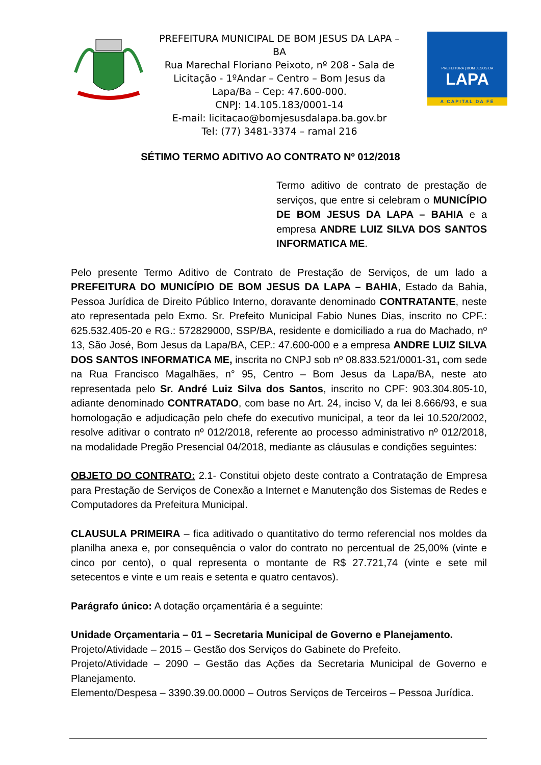PREFEITURA MUNICIPAL DE BOM JESUS DA LAPA – BA
Rua Marechal Floriano Peixoto, nº 208 - Sala de Licitação - 1ºAndar – Centro – Bom Jesus da Lapa/Ba – Cep: 47.600-000.
CNPJ: 14.105.183/0001-14
E-mail: licitacao@bomjesusdalapa.ba.gov.br
Tel: (77) 3481-3374 – ramal 216
PREFEITURA | BOM JESUS DA
LAPA
A CAPITAL DA FÉ
SÉTIMO TERMO ADITIVO AO CONTRATO Nº 012/2018
Termo aditivo de contrato de prestação de serviços, que entre si celebram o MUNICÍPIO DE BOM JESUS DA LAPA – BAHIA e a empresa ANDRE LUIZ SILVA DOS SANTOS INFORMATICA ME.
Pelo presente Termo Aditivo de Contrato de Prestação de Serviços, de um lado a PREFEITURA DO MUNICÍPIO DE BOM JESUS DA LAPA – BAHIA, Estado da Bahia, Pessoa Jurídica de Direito Público Interno, doravante denominado CONTRATANTE, neste ato representada pelo Exmo. Sr. Prefeito Municipal Fabio Nunes Dias, inscrito no CPF.: 625.532.405-20 e RG.: 572829000, SSP/BA, residente e domiciliado a rua do Machado, nº 13, São José, Bom Jesus da Lapa/BA, CEP.: 47.600-000 e a empresa ANDRE LUIZ SILVA DOS SANTOS INFORMATICA ME, inscrita no CNPJ sob nº 08.833.521/0001-31, com sede na Rua Francisco Magalhães, n° 95, Centro – Bom Jesus da Lapa/BA, neste ato representada pelo Sr. André Luiz Silva dos Santos, inscrito no CPF: 903.304.805-10, adiante denominado CONTRATADO, com base no Art. 24, inciso V, da lei 8.666/93, e sua homologação e adjudicação pelo chefe do executivo municipal, a teor da lei 10.520/2002, resolve aditivar o contrato nº 012/2018, referente ao processo administrativo nº 012/2018, na modalidade Pregão Presencial 04/2018, mediante as cláusulas e condições seguintes:
OBJETO DO CONTRATO: 2.1- Constitui objeto deste contrato a Contratação de Empresa para Prestação de Serviços de Conexão a Internet e Manutenção dos Sistemas de Redes e Computadores da Prefeitura Municipal.
CLAUSULA PRIMEIRA – fica aditivado o quantitativo do termo referencial nos moldes da planilha anexa e, por consequência o valor do contrato no percentual de 25,00% (vinte e cinco por cento), o qual representa o montante de R$ 27.721,74 (vinte e sete mil setecentos e vinte e um reais e setenta e quatro centavos).
Parágrafo único: A dotação orçamentária é a seguinte:
Unidade Orçamentaria – 01 – Secretaria Municipal de Governo e Planejamento.
Projeto/Atividade – 2015 – Gestão dos Serviços do Gabinete do Prefeito.
Projeto/Atividade – 2090 – Gestão das Ações da Secretaria Municipal de Governo e Planejamento.
Elemento/Despesa – 3390.39.00.0000 – Outros Serviços de Terceiros – Pessoa Jurídica.